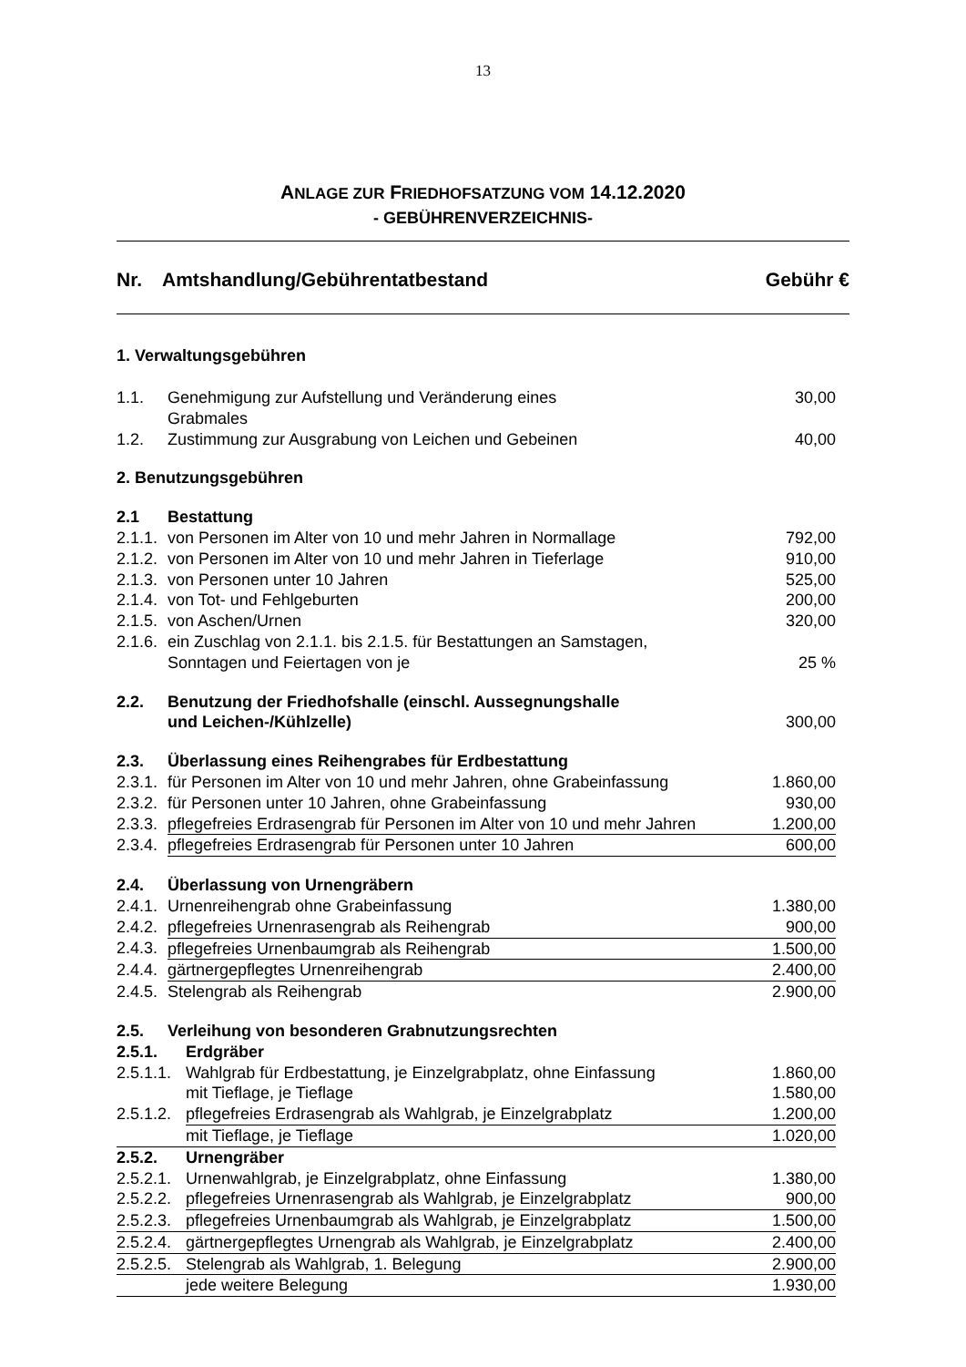13
ANLAGE ZUR FRIEDHOFSATZUNG VOM 14.12.2020
- GEBÜHRENVERZEICHNIS-
Nr. Amtshandlung/Gebührentatbestand Gebühr €
1. Verwaltungsgebühren
| 1.1. | Genehmigung zur Aufstellung und Veränderung eines Grabmales | 30,00 |
| 1.2. | Zustimmung zur Ausgrabung von Leichen und Gebeinen | 40,00 |
| 2. Benutzungsgebühren | | |
| 2.1 | Bestattung | |
| 2.1.1. | von Personen im Alter von 10 und mehr Jahren in Normallage | 792,00 |
| 2.1.2. | von Personen im Alter von 10 und mehr Jahren in Tieferlage | 910,00 |
| 2.1.3. | von Personen unter 10 Jahren | 525,00 |
| 2.1.4. | von Tot- und Fehlgeburten | 200,00 |
| 2.1.5. | von Aschen/Urnen | 320,00 |
| 2.1.6. | ein Zuschlag von 2.1.1. bis 2.1.5. für Bestattungen an Samstagen, Sonntagen und Feiertagen von je | 25 % |
| 2.2. | Benutzung der Friedhofshalle (einschl. Aussegnungshalle und Leichen-/Kühlzelle) | 300,00 |
| 2.3. | Überlassung eines Reihengrabes für Erdbestattung | |
| 2.3.1. | für Personen im Alter von 10 und mehr Jahren, ohne Grabeinfassung | 1.860,00 |
| 2.3.2. | für Personen unter 10 Jahren, ohne Grabeinfassung | 930,00 |
| 2.3.3. | pflegefreies Erdrasengrab für Personen im Alter von 10 und mehr Jahren | 1.200,00 |
| 2.3.4. | pflegefreies Erdrasengrab für Personen unter 10 Jahren | 600,00 |
| 2.4. | Überlassung von Urnengräbern | |
| 2.4.1. | Urnenreihengrab ohne Grabeinfassung | 1.380,00 |
| 2.4.2. | pflegefreies Urnenrasengrab als Reihengrab | 900,00 |
| 2.4.3. | pflegefreies Urnenbaumgrab als Reihengrab | 1.500,00 |
| 2.4.4. | gärtnergepflegtes Urnenreihengrab | 2.400,00 |
| 2.4.5. | Stelengrab als Reihengrab | 2.900,00 |
| 2.5. | Verleihung von besonderen Grabnutzungsrechten | |
| 2.5.1. | Erdgräber | |
| 2.5.1.1. | Wahlgrab für Erdbestattung, je Einzelgrabplatz, ohne Einfassung | 1.860,00 |
| | mit Tieflage, je Tieflage | 1.580,00 |
| 2.5.1.2. | pflegefreies Erdrasengrab als Wahlgrab, je Einzelgrabplatz | 1.200,00 |
| | mit Tieflage, je Tieflage | 1.020,00 |
| 2.5.2. | Urnengräber | |
| 2.5.2.1. | Urnenwahlgrab, je Einzelgrabplatz, ohne Einfassung | 1.380,00 |
| 2.5.2.2. | pflegefreies Urnenrasengrab als Wahlgrab, je Einzelgrabplatz | 900,00 |
| 2.5.2.3. | pflegefreies Urnenbaumgrab als Wahlgrab, je Einzelgrabplatz | 1.500,00 |
| 2.5.2.4. | gärtnergepflegtes Urnengrab als Wahlgrab, je Einzelgrabplatz | 2.400,00 |
| 2.5.2.5. | Stelengrab als Wahlgrab, 1. Belegung | 2.900,00 |
| | jede weitere Belegung | 1.930,00 |